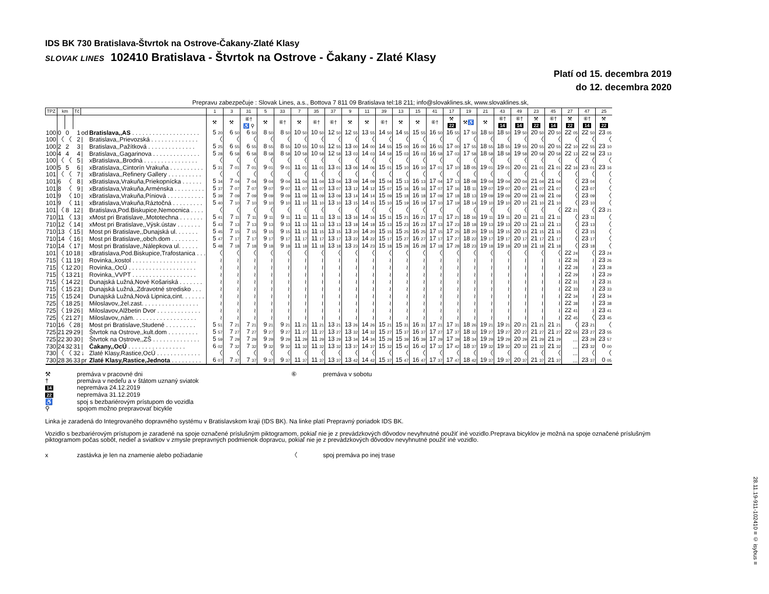IDS BK 730 Bratislava-Štvrtok na Ostrove-Čakany-Zlaté Klasy
SLOVAK LINES 102410 Bratislava - Štvrtok na Ostrove - Čakany - Zlaté Klasy
Platí od 15. decembra 2019
do 12. decembra 2020
Prepravu zabezpečuje : Slovak Lines, a.s., Bottova 7 811 09 Bratislava tel:18 211; info@slovaklines.sk, www.slovaklines.sk,
| TPZ | km | | Tč | | | 1 | 3 | 31 | 5 | 33 | 7 | 35 | 37 | 9 | 11 | 39 | 13 | 15 | 41 | 17 | 19 | 21 | 43 | 49 | 23 | 45 | 27 | 47 | 25 |
| --- | --- | --- | --- | --- | --- | --- | --- | --- | --- | --- | --- | --- | --- | --- | --- | --- | --- | --- | --- | --- | --- | --- | --- | --- | --- | --- | --- | --- | --- |
| | | | | | | ⚒ | ⚒ | ⑥† ♿ ⚲ | ⚒ | ⑥† | ⚒ | ⑥† | ⑥† | ⚒ | ⚒ | ⑥† | ⚒ | ⚒ | ⑥† | ⚒ 22 | ⚒♿ | ⚒ | ⑥† 14 | ⑥† 14 | ⚒ 22 | ⑥† 14 | ⚒ 22 | ⑥† 14 | ⚒ 22 |
| 100 | 0 | 0 | 1 | od | Bratislava,,AS . . . . . . . . . . . . . . . . . . . . | 5 20 | 6 50 | 6 50 | 8 50 | 8 50 | 10 50 | 10 50 | 12 50 | 12 55 | 13 55 | 14 50 | 14 55 | 15 55 | 16 50 | 16 55 | 17 50 | 18 50 | 18 50 | 19 50 | 20 50 | 20 50 | 22 05 | 22 50 | 23 05 |
| 100 | 〈 | 〈 | 2 | / | Bratislava,,Prievozská . . . . . . . . . . . . . . | 〈 | 〈 | 〈 | 〈 | 〈 | 〈 | 〈 | 〈 | 〈 | 〈 | 〈 | 〈 | 〈 | 〈 | 〈 | 〈 | 〈 | 〈 | 〈 | 〈 | 〈 | 〈 | 〈 | 〈 |
| 100 | 2 | 2 | 3 | / | Bratislava,,Pažítková . . . . . . . . . . . . . . | 5 25 | 6 55 | 6 55 | 8 55 | 8 55 | 10 55 | 10 55 | 12 55 | 13 00 | 14 00 | 14 55 | 15 00 | 16 00 | 16 55 | 17 00 | 17 55 | 18 55 | 18 55 | 19 55 | 20 55 | 20 55 | 22 10 | 22 55 | 23 10 |
| 100 | 4 | 4 | 4 | / | Bratislava,,Gagarinova . . . . . . . . . . . . . . | 5 28 | 6 58 | 6 58 | 8 58 | 8 58 | 10 58 | 10 58 | 12 58 | 13 03 | 14 03 | 14 58 | 15 03 | 16 03 | 16 58 | 17 03 | 17 58 | 18 58 | 18 58 | 19 58 | 20 58 | 20 58 | 22 13 | 22 58 | 23 13 |
| 100 | 〈 | 〈 | 5 | / | xBratislava,,Brodná . . . . . . . . . . . . . . . . | 〈 | 〈 | 〈 | 〈 | 〈 | 〈 | 〈 | 〈 | 〈 | 〈 | 〈 | 〈 | 〈 | 〈 | 〈 | 〈 | 〈 | 〈 | 〈 | 〈 | 〈 | 〈 | 〈 | 〈 |
| 100 | 5 | 5 | 6 | / | xBratislava,,Cintorín Vrakuňa . . . . . . . . . . | 5 31 | 7 01 | 7 01 | 9 01 | 9 01 | 11 01 | 11 01 | 13 01 | 13 06 | 14 06 | 15 01 | 15 10 | 16 10 | 17 01 | 17 10 | 18 05 | 19 01 | 19 01 | 20 01 | 21 01 | 21 01 | 22 16 | 23 01 | 23 16 |
| 101 | 〈 | 〈 | 7 | / | xBratislava,,Refinery Gallery . . . . . . . . . . | 〈 | 〈 | 〈 | 〈 | 〈 | 〈 | 〈 | 〈 | 〈 | 〈 | 〈 | 〈 | 〈 | 〈 | 〈 | 〈 | 〈 | 〈 | 〈 | 〈 | 〈 | 〈 | 〈 | 〈 |
| 101 | 6 | 〈 | 8 | / | xBratislava,Vrakuňa,Priekopnícka . . . . . . | 5 34 | 7 04 | 7 04 | 9 04 | 9 04 | 11 04 | 11 04 | 13 04 | 13 09 | 14 09 | 15 04 | 15 13 | 16 13 | 17 04 | 17 13 | 18 08 | 19 04 | 19 04 | 20 04 | 21 04 | 21 04 | 〈 | 23 04 | 〈 |
| 101 | 8 | 〈 | 9 | / | xBratislava,Vrakuňa,Arménska . . . . . . . . . | 5 37 | 7 07 | 7 07 | 9 07 | 9 07 | 11 07 | 11 07 | 13 07 | 13 12 | 14 12 | 15 07 | 15 16 | 16 16 | 17 07 | 17 16 | 18 11 | 19 07 | 19 07 | 20 07 | 21 07 | 21 07 | 〈 | 23 07 | 〈 |
| 101 | 9 | 〈 | 10 | / | xBratislava,Vrakuňa,Píniová . . . . . . . . . . . | 5 39 | 7 09 | 7 09 | 9 09 | 9 09 | 11 09 | 11 09 | 13 09 | 13 14 | 14 14 | 15 09 | 15 18 | 16 18 | 17 09 | 17 18 | 18 13 | 19 09 | 19 09 | 20 09 | 21 09 | 21 09 | 〈 | 23 09 | 〈 |
| 101 | 9 | 〈 | 11 | / | xBratislava,Vrakuňa,Ráztočná . . . . . . . . . | 5 40 | 7 10 | 7 10 | 9 10 | 9 10 | 11 10 | 11 10 | 13 10 | 13 15 | 14 15 | 15 10 | 15 19 | 16 19 | 17 10 | 17 19 | 18 14 | 19 10 | 19 10 | 20 10 | 21 10 | 21 10 | 〈 | 23 10 | 〈 |
| 101 | 〈 | 8 | 12 | / | Bratislava,Pod.Biskupice,Nemocnica . . . . | 〈 | 〈 | 〈 | 〈 | 〈 | 〈 | 〈 | 〈 | 〈 | 〈 | 〈 | 〈 | 〈 | 〈 | 〈 | 〈 | 〈 | 〈 | 〈 | 〈 | 〈 | 22 21 | 〈 | 23 21 |
| 710 | 11 | 〈 | 13 | / | xMost pri Bratislave,,Mototechna . . . . . . . | 5 41 | 7 11 | 7 11 | 9 11 | 9 11 | 11 11 | 11 11 | 13 11 | 13 16 | 14 16 | 15 11 | 15 21 | 16 21 | 17 11 | 17 21 | 18 16 | 19 11 | 19 11 | 20 11 | 21 11 | 21 11 | 〈 | 23 11 | 〈 |
| 710 | 12 | 〈 | 14 | / | xMost pri Bratislave,,Výsk.ústav . . . . . . . | 5 43 | 7 13 | 7 13 | 9 13 | 9 13 | 11 13 | 11 13 | 13 13 | 13 18 | 14 18 | 15 13 | 15 23 | 16 23 | 17 13 | 17 23 | 18 18 | 19 13 | 19 13 | 20 13 | 21 13 | 21 13 | 〈 | 23 13 | 〈 |
| 710 | 13 | 〈 | 15 | / | Most pri Bratislave,,Dunajská ul. . . . . . . | 5 45 | 7 15 | 7 15 | 9 15 | 9 15 | 11 15 | 11 15 | 13 15 | 13 20 | 14 20 | 15 15 | 15 25 | 16 25 | 17 15 | 17 25 | 18 20 | 19 15 | 19 15 | 20 15 | 21 15 | 21 15 | 〈 | 23 15 | 〈 |
| 710 | 14 | 〈 | 16 | / | Most pri Bratislave,,obch.dom . . . . . . . . | 5 47 | 7 17 | 7 17 | 9 17 | 9 17 | 11 17 | 11 17 | 13 17 | 13 22 | 14 22 | 15 17 | 15 27 | 16 27 | 17 17 | 17 27 | 18 22 | 19 17 | 19 17 | 20 17 | 21 17 | 21 17 | 〈 | 23 17 | 〈 |
| 710 | 14 | 〈 | 17 | / | Most pri Bratislave,,Nálepkova ul. . . . . . | 5 48 | 7 18 | 7 18 | 9 18 | 9 18 | 11 18 | 11 18 | 13 18 | 13 23 | 14 23 | 15 18 | 15 28 | 16 28 | 17 18 | 17 28 | 18 23 | 19 18 | 19 18 | 20 18 | 21 18 | 21 18 | 〈 | 23 18 | 〈 |
| 101 | 〈 | 10 | 18 | / | xBratislava,Pod.Biskupice,Trafostanica . . . | 〈 | 〈 | 〈 | 〈 | 〈 | 〈 | 〈 | 〈 | 〈 | 〈 | 〈 | 〈 | 〈 | 〈 | 〈 | 〈 | 〈 | 〈 | 〈 | 〈 | 〈 | 22 24 | 〈 | 23 24 |
| 715 | 〈 | 11 | 19 | / | Rovinka,,kostol . . . . . . . . . . . . . . . . . . . | ≀ | ≀ | ≀ | ≀ | ≀ | ≀ | ≀ | ≀ | ≀ | ≀ | ≀ | ≀ | ≀ | ≀ | ≀ | ≀ | ≀ | ≀ | ≀ | ≀ | ≀ | 22 26 | ≀ | 23 26 |
| 715 | 〈 | 12 | 20 | / | Rovinka,,OcÚ . . . . . . . . . . . . . . . . . . . . | ≀ | ≀ | ≀ | ≀ | ≀ | ≀ | ≀ | ≀ | ≀ | ≀ | ≀ | ≀ | ≀ | ≀ | ≀ | ≀ | ≀ | ≀ | ≀ | ≀ | ≀ | 22 28 | ≀ | 23 28 |
| 715 | 〈 | 13 | 21 | / | Rovinka,,VVPT . . . . . . . . . . . . . . . . . . . | ≀ | ≀ | ≀ | ≀ | ≀ | ≀ | ≀ | ≀ | ≀ | ≀ | ≀ | ≀ | ≀ | ≀ | ≀ | ≀ | ≀ | ≀ | ≀ | ≀ | ≀ | 22 29 | ≀ | 23 29 |
| 715 | 〈 | 14 | 22 | / | Dunajská Lužná,Nové Košariská . . . . . . . | ≀ | ≀ | ≀ | ≀ | ≀ | ≀ | ≀ | ≀ | ≀ | ≀ | ≀ | ≀ | ≀ | ≀ | ≀ | ≀ | ≀ | ≀ | ≀ | ≀ | ≀ | 22 31 | ≀ | 23 31 |
| 715 | 〈 | 15 | 23 | / | Dunajská Lužná,,Zdravotné stredisko . . . | ≀ | ≀ | ≀ | ≀ | ≀ | ≀ | ≀ | ≀ | ≀ | ≀ | ≀ | ≀ | ≀ | ≀ | ≀ | ≀ | ≀ | ≀ | ≀ | ≀ | ≀ | 22 33 | ≀ | 23 33 |
| 715 | 〈 | 15 | 24 | / | Dunajská Lužná,Nová Lipnica,cint. . . . . . . | ≀ | ≀ | ≀ | ≀ | ≀ | ≀ | ≀ | ≀ | ≀ | ≀ | ≀ | ≀ | ≀ | ≀ | ≀ | ≀ | ≀ | ≀ | ≀ | ≀ | ≀ | 22 34 | ≀ | 23 34 |
| 725 | 〈 | 18 | 25 | / | Miloslavov,,žel.zast. . . . . . . . . . . . . . . . . | ≀ | ≀ | ≀ | ≀ | ≀ | ≀ | ≀ | ≀ | ≀ | ≀ | ≀ | ≀ | ≀ | ≀ | ≀ | ≀ | ≀ | ≀ | ≀ | ≀ | ≀ | 22 38 | ≀ | 23 38 |
| 725 | 〈 | 19 | 26 | / | Miloslavov,Alžbetin Dvor . . . . . . . . . . . . . | ≀ | ≀ | ≀ | ≀ | ≀ | ≀ | ≀ | ≀ | ≀ | ≀ | ≀ | ≀ | ≀ | ≀ | ≀ | ≀ | ≀ | ≀ | ≀ | ≀ | ≀ | 22 41 | ≀ | 23 41 |
| 725 | 〈 | 21 | 27 | / | Miloslavov,,nám. . . . . . . . . . . . . . . . . . . | ≀ | ≀ | ≀ | ≀ | ≀ | ≀ | ≀ | ≀ | ≀ | ≀ | ≀ | ≀ | ≀ | ≀ | ≀ | ≀ | ≀ | ≀ | ≀ | ≀ | ≀ | 22 45 | 〈 | 23 45 |
| 710 | 16 | 〈 | 28 | / | Most pri Bratislave,Studené . . . . . . . . . | 5 51 | 7 21 | 7 21 | 9 21 | 9 21 | 11 21 | 11 21 | 13 21 | 13 26 | 14 26 | 15 21 | 15 31 | 16 31 | 17 21 | 17 31 | 18 26 | 19 21 | 19 21 | 20 21 | 21 21 | 21 21 | 〈 | 23 21 | 〈 |
| 725 | 21 | 29 | 29 | / | Štvrtok na Ostrove,,kult.dom . . . . . . . . . | 5 57 | 7 27 | 7 27 | 9 27 | 9 27 | 11 27 | 11 27 | 13 27 | 13 32 | 14 32 | 15 27 | 15 37 | 16 37 | 17 27 | 17 37 | 18 32 | 19 27 | 19 27 | 20 27 | 21 27 | 21 27 | 22 55 | 23 27 | 23 55 |
| 725 | 22 | 30 | 30 | / | Štvrtok na Ostrove,,ZŠ . . . . . . . . . . . . . . | 5 59 | 7 29 | 7 29 | 9 29 | 9 29 | 11 29 | 11 29 | 13 29 | 13 34 | 14 34 | 15 29 | 15 39 | 16 39 | 17 29 | 17 39 | 18 34 | 19 29 | 19 29 | 20 29 | 21 29 | 21 29 | ... | 23 29 | 23 57 |
| 730 | 24 | 32 | 31 | / | Čakany,,OcÚ . . . . . . . . . . . . . . . . . | 6 02 | 7 32 | 7 32 | 9 32 | 9 32 | 11 32 | 11 32 | 13 32 | 13 37 | 14 37 | 15 32 | 15 42 | 16 42 | 17 32 | 17 42 | 18 37 | 19 32 | 19 32 | 20 32 | 21 32 | 21 32 | ... | 23 32 | 0 00 |
| 730 | 〈 | 〈 | 32 | ↓ | Zlaté Klasy,Rastice,OcÚ . . . . . . . . . . . . . | 〈 | 〈 | 〈 | 〈 | 〈 | 〈 | 〈 | 〈 | 〈 | 〈 | 〈 | 〈 | 〈 | 〈 | 〈 | 〈 | 〈 | 〈 | 〈 | 〈 | 〈 | ... | 〈 | 〈 |
| 730 | 28 | 36 | 33 | pr | Zlaté Klasy,Rastice,Jednota . . . . . . . . . | 6 07 | 7 37 | 7 37 | 9 37 | 9 37 | 11 37 | 11 37 | 13 37 | 13 42 | 14 42 | 15 37 | 15 47 | 16 47 | 17 37 | 17 47 | 18 42 | 19 37 | 19 37 | 20 37 | 21 37 | 21 37 | ... | 23 37 | 0 05 |
⚒ premáva v pracovné dni
† premáva v nedeľu a v štátom uznaný sviatok
14 nepremáva 24.12.2019
22 nepremáva 31.12.2019
♿ spoj s bezbariérovým prístupom do vozidla
⚲ spojom možno prepravovať bicykle
⑥ premáva v sobotu
Linka je zaradená do Integrovaného dopravného systému v Bratislavskom kraji (IDS BK). Na linke platí Prepravný poriadok IDS BK.
Vozidlo s bezbariérovým prístupom je zaradené na spoje označené príslušným piktogramom, pokiaľ nie je z prevádzkových dôvodov nevyhnutné použiť iné vozidlo.Preprava bicyklov je možná na spoje označené príslušným piktogramom počas sobôt, nedieľ a sviatkov v zmysle prepravných podmienok dopravcu, pokiaľ nie je z prevádzkových dôvodov nevyhnutné použiť iné vozidlo.
x zastávka je len na znamenie alebo požiadanie 〈 spoj premáva po inej trase
28.11.19-911-102410 ≡ © isybus ≡